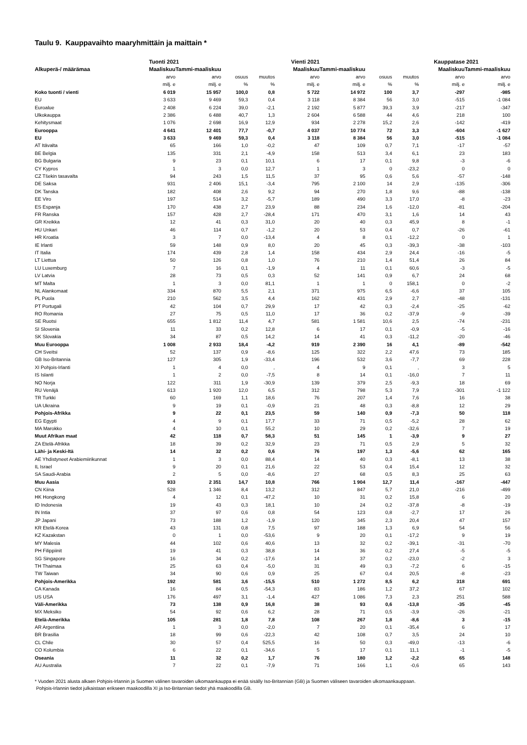Taulu 9. Kauppavaihto maaryhmittäin ja maittain *
| | Tuonti 2021 | | | | Vienti 2021 | | | | Kauppatase 2021 | |
| --- | --- | --- | --- | --- | --- | --- | --- | --- | --- | --- |
| Alkuperä-/ määrämaa | Maaliskuu | Tammi-maaliskuu | | | Maaliskuu | Tammi-maaliskuu | | | Maaliskuu | Tammi-maaliskuu |
| | arvo | arvo | osuus | muutos | arvo | arvo | osuus | muutos | arvo | arvo |
| | milj. e | milj. e | % | % | milj. e | milj. e | % | % | milj. e | milj. e |
| Koko tuonti / vienti | 6 019 | 15 957 | 100,0 | 0,8 | 5 722 | 14 972 | 100 | 3,7 | -297 | -985 |
| EU | 3 633 | 9 469 | 59,3 | 0,4 | 3 118 | 8 384 | 56 | 3,0 | -515 | -1 084 |
| Euroalue | 2 408 | 6 224 | 39,0 | -2,1 | 2 192 | 5 877 | 39,3 | 3,9 | -217 | -347 |
| Ulkokauppa | 2 386 | 6 488 | 40,7 | 1,3 | 2 604 | 6 588 | 44 | 4,6 | 218 | 100 |
| Kehitysmaat | 1 076 | 2 698 | 16,9 | 12,9 | 934 | 2 278 | 15,2 | 2,6 | -142 | -419 |
| Eurooppa | 4 641 | 12 401 | 77,7 | -0,7 | 4 037 | 10 774 | 72 | 3,3 | -604 | -1 627 |
| EU | 3 633 | 9 469 | 59,3 | 0,4 | 3 118 | 8 384 | 56 | 3,0 | -515 | -1 084 |
| AT Itävalta | 65 | 166 | 1,0 | -0,2 | 47 | 109 | 0,7 | 7,1 | -17 | -57 |
| BE Belgia | 135 | 331 | 2,1 | -4,9 | 158 | 513 | 3,4 | 6,1 | 23 | 183 |
| BG Bulgaria | 9 | 23 | 0,1 | 10,1 | 6 | 17 | 0,1 | 9,8 | -3 | -6 |
| CY Kypros | 1 | 3 | 0,0 | 12,7 | 1 | 3 | 0 | -23,2 | 0 | 0 |
| CZ Tšekin tasavalta | 94 | 243 | 1,5 | 11,5 | 37 | 95 | 0,6 | 5,6 | -57 | -148 |
| DE Saksa | 931 | 2 406 | 15,1 | -3,4 | 795 | 2 100 | 14 | 2,9 | -135 | -306 |
| DK Tanska | 182 | 408 | 2,6 | 9,2 | 94 | 270 | 1,8 | 9,6 | -88 | -138 |
| EE Viro | 197 | 514 | 3,2 | -5,7 | 189 | 490 | 3,3 | 17,0 | -8 | -23 |
| ES Espanja | 170 | 438 | 2,7 | 23,9 | 88 | 234 | 1,6 | -12,0 | -81 | -204 |
| FR Ranska | 157 | 428 | 2,7 | -28,4 | 171 | 470 | 3,1 | 1,6 | 14 | 43 |
| GR Kreikka | 12 | 41 | 0,3 | 31,0 | 20 | 40 | 0,3 | 45,9 | 8 | -1 |
| HU Unkari | 46 | 114 | 0,7 | -1,2 | 20 | 53 | 0,4 | 0,7 | -26 | -61 |
| HR Kroatia | 3 | 7 | 0,0 | -13,4 | 4 | 8 | 0,1 | -12,2 | 0 | 1 |
| IE Irlanti | 59 | 148 | 0,9 | 8,0 | 20 | 45 | 0,3 | -39,3 | -38 | -103 |
| IT Italia | 174 | 439 | 2,8 | 1,4 | 158 | 434 | 2,9 | 24,4 | -16 | -5 |
| LT Liettua | 50 | 126 | 0,8 | 1,0 | 76 | 210 | 1,4 | 51,4 | 26 | 84 |
| LU Luxemburg | 7 | 16 | 0,1 | -1,9 | 4 | 11 | 0,1 | 60,6 | -3 | -5 |
| LV Latvia | 28 | 73 | 0,5 | 0,3 | 52 | 141 | 0,9 | 6,7 | 24 | 68 |
| MT Malta | 1 | 3 | 0,0 | 81,1 | 1 | 1 | 0 | 158,1 | 0 | -2 |
| NL Alankomaat | 334 | 870 | 5,5 | 2,1 | 371 | 975 | 6,5 | -6,6 | 37 | 105 |
| PL Puola | 210 | 562 | 3,5 | 4,4 | 162 | 431 | 2,9 | 2,7 | -48 | -131 |
| PT Portugali | 42 | 104 | 0,7 | 29,9 | 17 | 42 | 0,3 | -2,4 | -25 | -62 |
| RO Romania | 27 | 75 | 0,5 | 11,0 | 17 | 36 | 0,2 | -37,9 | -9 | -39 |
| SE Ruotsi | 655 | 1 812 | 11,4 | 4,7 | 581 | 1 581 | 10,6 | 2,5 | -74 | -231 |
| SI Slovenia | 11 | 33 | 0,2 | 12,8 | 6 | 17 | 0,1 | -0,9 | -5 | -16 |
| SK Slovakia | 34 | 87 | 0,5 | 14,2 | 14 | 41 | 0,3 | -11,2 | -20 | -46 |
| Muu Eurooppa | 1 008 | 2 933 | 18,4 | -4,2 | 919 | 2 390 | 16 | 4,1 | -89 | -542 |
| CH Sveitsi | 52 | 137 | 0,9 | -8,6 | 125 | 322 | 2,2 | 47,6 | 73 | 185 |
| GB Iso-Britannia | 127 | 305 | 1,9 | -33,4 | 196 | 532 | 3,6 | -7,7 | 69 | 228 |
| XI Pohjois-Irlanti | 1 | 4 | 0,0 | , | 4 | 9 | 0,1 | , | 3 | 5 |
| IS Islanti | 1 | 2 | 0,0 | -7,5 | 8 | 14 | 0,1 | -16,0 | 7 | 11 |
| NO Norja | 122 | 311 | 1,9 | -30,9 | 139 | 379 | 2,5 | -9,3 | 18 | 69 |
| RU Venäjä | 613 | 1 920 | 12,0 | 6,5 | 312 | 798 | 5,3 | 7,9 | -301 | -1 122 |
| TR Turkki | 60 | 169 | 1,1 | 18,6 | 76 | 207 | 1,4 | 7,6 | 16 | 38 |
| UA Ukraina | 9 | 19 | 0,1 | -0,9 | 21 | 48 | 0,3 | -8,8 | 12 | 29 |
| Pohjois-Afrikka | 9 | 22 | 0,1 | 23,5 | 59 | 140 | 0,9 | -7,3 | 50 | 118 |
| EG Egypti | 4 | 9 | 0,1 | 17,7 | 33 | 71 | 0,5 | -5,2 | 28 | 62 |
| MA Marokko | 4 | 10 | 0,1 | 55,2 | 10 | 29 | 0,2 | -32,6 | 7 | 19 |
| Muut Afrikan maat | 42 | 118 | 0,7 | 58,3 | 51 | 145 | 1 | -3,9 | 9 | 27 |
| ZA Etelä-Afrikka | 18 | 39 | 0,2 | 32,9 | 23 | 71 | 0,5 | 2,9 | 5 | 32 |
| Lähi- ja Keski-Itä | 14 | 32 | 0,2 | 0,6 | 76 | 197 | 1,3 | -5,6 | 62 | 165 |
| AE Yhdistyneet Arabiemiirikunnat | 1 | 3 | 0,0 | 88,4 | 14 | 40 | 0,3 | -8,1 | 13 | 38 |
| IL Israel | 9 | 20 | 0,1 | 21,6 | 22 | 53 | 0,4 | 15,4 | 12 | 32 |
| SA Saudi-Arabia | 2 | 5 | 0,0 | -8,6 | 27 | 68 | 0,5 | 8,3 | 25 | 63 |
| Muu Aasia | 933 | 2 351 | 14,7 | 10,8 | 766 | 1 904 | 12,7 | 11,4 | -167 | -447 |
| CN Kiina | 528 | 1 346 | 8,4 | 13,2 | 312 | 847 | 5,7 | 21,0 | -216 | -499 |
| HK Hongkong | 4 | 12 | 0,1 | -47,2 | 10 | 31 | 0,2 | 15,8 | 6 | 20 |
| ID Indonesia | 19 | 43 | 0,3 | 18,1 | 10 | 24 | 0,2 | -37,8 | -8 | -19 |
| IN Intia | 37 | 97 | 0,6 | 0,8 | 54 | 123 | 0,8 | -2,7 | 17 | 26 |
| JP Japani | 73 | 188 | 1,2 | -1,9 | 120 | 345 | 2,3 | 20,4 | 47 | 157 |
| KR Etelä-Korea | 43 | 131 | 0,8 | 7,5 | 97 | 188 | 1,3 | 6,9 | 54 | 56 |
| KZ Kazakstan | 0 | 1 | 0,0 | -53,6 | 9 | 20 | 0,1 | -17,2 | 9 | 19 |
| MY Malesia | 44 | 102 | 0,6 | 40,6 | 13 | 32 | 0,2 | -39,1 | -31 | -70 |
| PH Filippiinit | 19 | 41 | 0,3 | 38,8 | 14 | 36 | 0,2 | 27,4 | -5 | -5 |
| SG Singapore | 16 | 34 | 0,2 | -17,6 | 14 | 37 | 0,2 | -23,0 | -2 | 3 |
| TH Thaimaa | 25 | 63 | 0,4 | -5,0 | 31 | 49 | 0,3 | -7,2 | 6 | -15 |
| TW Taiwan | 34 | 90 | 0,6 | 0,9 | 25 | 67 | 0,4 | 20,5 | -8 | -23 |
| Pohjois-Amerikka | 192 | 581 | 3,6 | -15,5 | 510 | 1 272 | 8,5 | 6,2 | 318 | 691 |
| CA Kanada | 16 | 84 | 0,5 | -54,3 | 83 | 186 | 1,2 | 37,2 | 67 | 102 |
| US USA | 176 | 497 | 3,1 | -1,4 | 427 | 1 086 | 7,3 | 2,3 | 251 | 588 |
| Väli-Amerikka | 73 | 138 | 0,9 | 16,8 | 38 | 93 | 0,6 | -13,8 | -35 | -45 |
| MX Meksiko | 54 | 92 | 0,6 | 6,2 | 28 | 71 | 0,5 | -3,9 | -26 | -21 |
| Etelä-Amerikka | 105 | 281 | 1,8 | 7,8 | 108 | 267 | 1,8 | -8,6 | 3 | -15 |
| AR Argentiina | 1 | 3 | 0,0 | -2,0 | 7 | 20 | 0,1 | -35,4 | 6 | 17 |
| BR Brasilia | 18 | 99 | 0,6 | -22,3 | 42 | 108 | 0,7 | 3,5 | 24 | 10 |
| CL Chile | 30 | 57 | 0,4 | 525,5 | 16 | 50 | 0,3 | -49,0 | -13 | -6 |
| CO Kolumbia | 6 | 22 | 0,1 | -34,6 | 5 | 17 | 0,1 | 11,1 | -1 | -5 |
| Oseania | 11 | 32 | 0,2 | 1,7 | 76 | 180 | 1,2 | -2,2 | 65 | 148 |
| AU Australia | 7 | 22 | 0,1 | -7,9 | 71 | 166 | 1,1 | -0,6 | 65 | 143 |
* Vuoden 2021 alusta alkaen Pohjois-Irlannin ja Suomen välinen tavaroiden ulkomaankauppa ei enää sisälly Iso-Britannian (GB) ja Suomen väliseen tavaroiden ulkomaankauppaan.
Pohjois-Irlannin tiedot julkaistaan erikseen maakoodilla XI ja Iso-Britannian tiedot yhä maakoodilla GB.